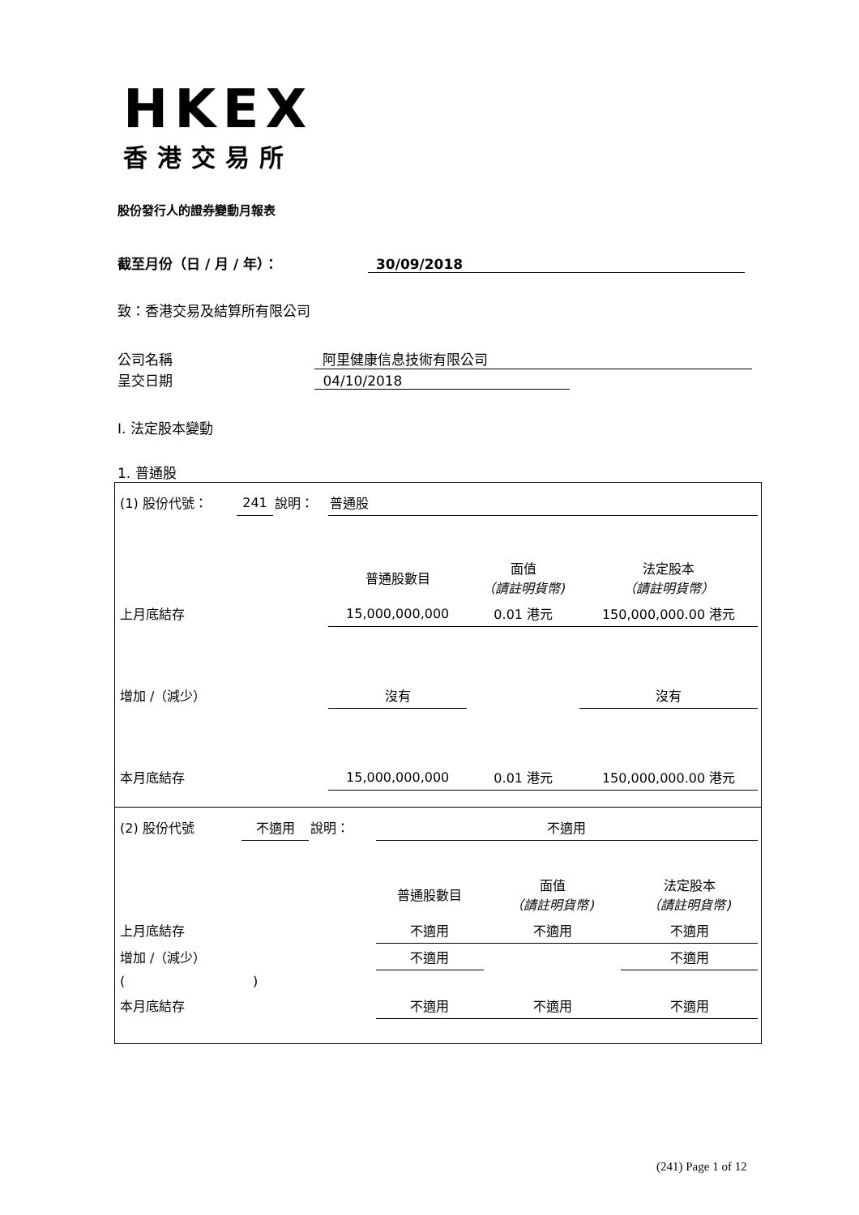HKEX
香港交易所
股份發行人的證券變動月報表
截至月份（日 / 月 / 年）： 30/09/2018
致：香港交易及結算所有限公司
公司名稱 阿里健康信息技術有限公司
呈交日期 04/10/2018
I. 法定股本變動
1. 普通股
| (1) 股份代號： | 241 | 說明： | 普通股 | | |
| | | | 普通股數目 | 面值 （請註明貨幣) | 法定股本 （請註明貨幣） |
| 上月底結存 | | | 15,000,000,000 | 0.01 港元 | 150,000,000.00 港元 |
| 增加 /（減少） | | | 沒有 | | 沒有 |
| 本月底結存 | | | 15,000,000,000 | 0.01 港元 | 150,000,000.00 港元 |
| (2) 股份代號 | 不適用 | 說明： | 不適用 | | |
| | | | 普通股數目 | 面值 （請註明貨幣) | 法定股本 （請註明貨幣) |
| 上月底結存 | | | 不適用 | 不適用 | 不適用 |
| 增加 /（減少） | | | 不適用 | | 不適用 |
| ( ) | | | | | |
| 本月底結存 | | | 不適用 | 不適用 | 不適用 |
(241) Page 1 of 12